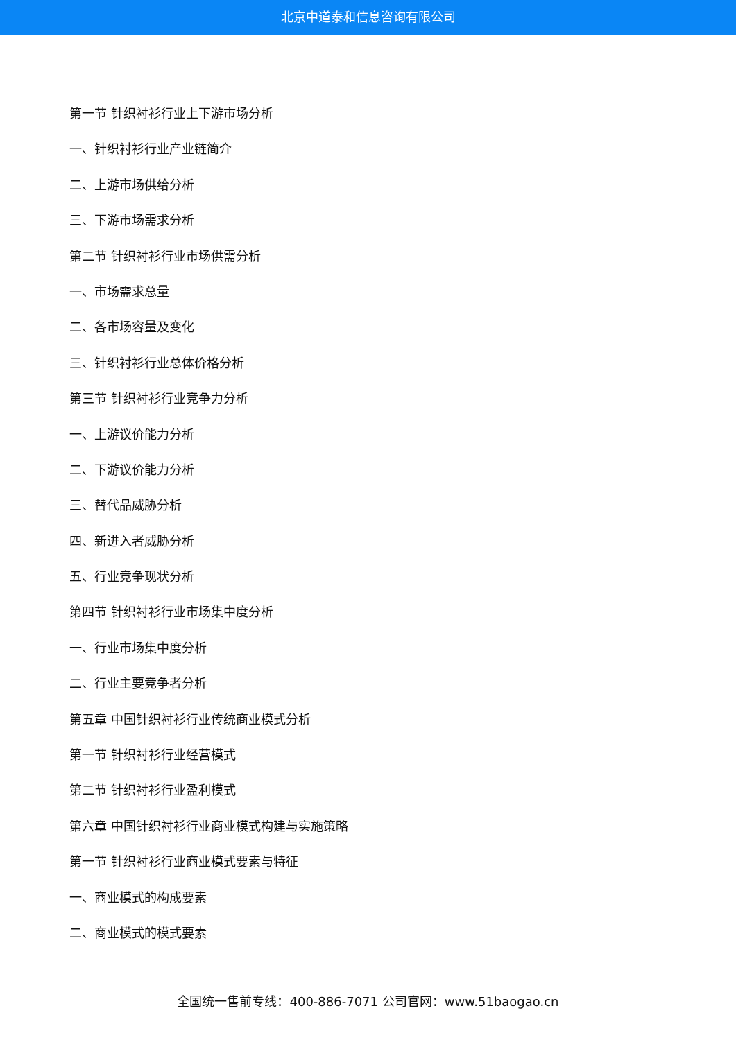北京中道泰和信息咨询有限公司
第一节 针织衬衫行业上下游市场分析
一、针织衬衫行业产业链简介
二、上游市场供给分析
三、下游市场需求分析
第二节 针织衬衫行业市场供需分析
一、市场需求总量
二、各市场容量及变化
三、针织衬衫行业总体价格分析
第三节 针织衬衫行业竞争力分析
一、上游议价能力分析
二、下游议价能力分析
三、替代品威胁分析
四、新进入者威胁分析
五、行业竞争现状分析
第四节 针织衬衫行业市场集中度分析
一、行业市场集中度分析
二、行业主要竞争者分析
第五章 中国针织衬衫行业传统商业模式分析
第一节 针织衬衫行业经营模式
第二节 针织衬衫行业盈利模式
第六章 中国针织衬衫行业商业模式构建与实施策略
第一节 针织衬衫行业商业模式要素与特征
一、商业模式的构成要素
二、商业模式的模式要素
全国统一售前专线：400-886-7071 公司官网：www.51baogao.cn